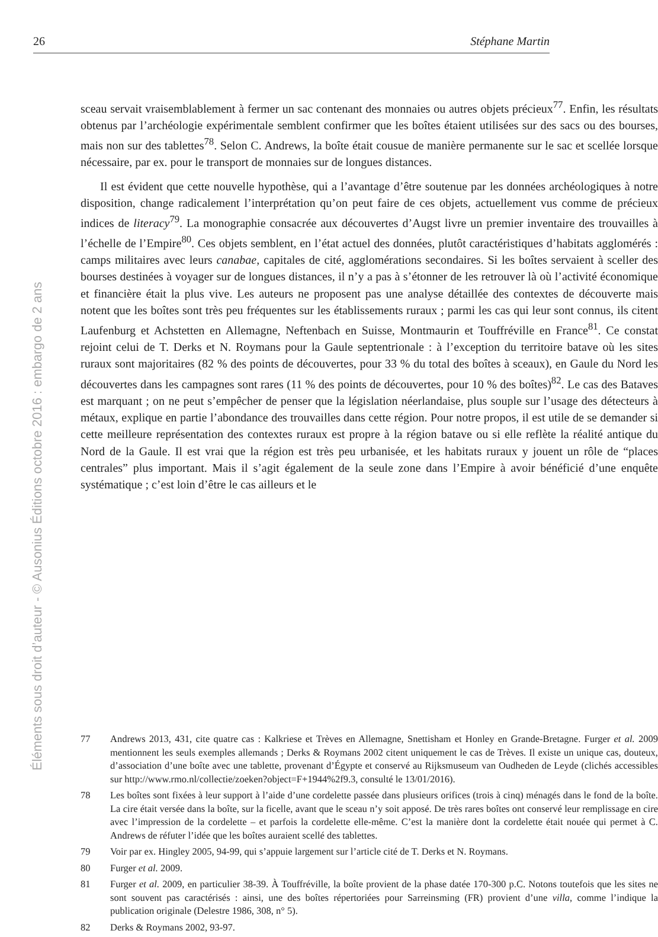26 Stéphane Martin
Éléments sous droit d’auteur - © Ausonius Éditions octobre 2016 : embargo de 2 ans
sceau servait vraisemblablement à fermer un sac contenant des monnaies ou autres objets précieux<sup>77</sup>. Enfin, les résultats obtenus par l’archéologie expérimentale semblent confirmer que les boîtes étaient utilisées sur des sacs ou des bourses, mais non sur des tablettes<sup>78</sup>. Selon C. Andrews, la boîte était cousue de manière permanente sur le sac et scellée lorsque nécessaire, par ex. pour le transport de monnaies sur de longues distances.
Il est évident que cette nouvelle hypothèse, qui a l’avantage d’être soutenue par les données archéologiques à notre disposition, change radicalement l’interprétation qu’on peut faire de ces objets, actuellement vus comme de précieux indices de literacy<sup>79</sup>. La monographie consacrée aux découvertes d’Augst livre un premier inventaire des trouvailles à l’échelle de l’Empire<sup>80</sup>. Ces objets semblent, en l’état actuel des données, plutôt caractéristiques d’habitats agglomérés : camps militaires avec leurs canabae, capitales de cité, agglomérations secondaires. Si les boîtes servaient à sceller des bourses destinées à voyager sur de longues distances, il n’y a pas à s’étonner de les retrouver là où l’activité économique et financière était la plus vive. Les auteurs ne proposent pas une analyse détaillée des contextes de découverte mais notent que les boîtes sont très peu fréquentes sur les établissements ruraux ; parmi les cas qui leur sont connus, ils citent Laufenburg et Achstetten en Allemagne, Neftenbach en Suisse, Montmaurin et Touffréville en France<sup>81</sup>. Ce constat rejoint celui de T. Derks et N. Roymans pour la Gaule septentrionale : à l’exception du territoire batave où les sites ruraux sont majoritaires (82 % des points de découvertes, pour 33 % du total des boîtes à sceaux), en Gaule du Nord les découvertes dans les campagnes sont rares (11 % des points de découvertes, pour 10 % des boîtes)<sup>82</sup>. Le cas des Bataves est marquant ; on ne peut s’empêcher de penser que la législation néerlandaise, plus souple sur l’usage des détecteurs à métaux, explique en partie l’abondance des trouvailles dans cette région. Pour notre propos, il est utile de se demander si cette meilleure représentation des contextes ruraux est propre à la région batave ou si elle reflète la réalité antique du Nord de la Gaule. Il est vrai que la région est très peu urbanisée, et les habitats ruraux y jouent un rôle de “places centrales” plus important. Mais il s’agit également de la seule zone dans l’Empire à avoir bénéficié d’une enquête systématique ; c’est loin d’être le cas ailleurs et le
77 Andrews 2013, 431, cite quatre cas : Kalkriese et Trèves en Allemagne, Snettisham et Honley en Grande-Bretagne. Furger et al. 2009 mentionnent les seuls exemples allemands ; Derks & Roymans 2002 citent uniquement le cas de Trèves. Il existe un unique cas, douteux, d’association d’une boîte avec une tablette, provenant d’Égypte et conservé au Rijksmuseum van Oudheden de Leyde (clichés accessibles sur http://www.rmo.nl/collectie/zoeken?object=F+1944%2f9.3, consulté le 13/01/2016).
78 Les boîtes sont fixées à leur support à l’aide d’une cordelette passée dans plusieurs orifices (trois à cinq) ménagés dans le fond de la boîte. La cire était versée dans la boîte, sur la ficelle, avant que le sceau n’y soit apposé. De très rares boîtes ont conservé leur remplissage en cire avec l’impression de la cordelette – et parfois la cordelette elle-même. C’est la manière dont la cordelette était nouée qui permet à C. Andrews de réfuter l’idée que les boîtes auraient scellé des tablettes.
79 Voir par ex. Hingley 2005, 94-99, qui s’appuie largement sur l’article cité de T. Derks et N. Roymans.
80 Furger et al. 2009.
81 Furger et al. 2009, en particulier 38-39. À Touffréville, la boîte provient de la phase datée 170-300 p.C. Notons toutefois que les sites ne sont souvent pas caractérisés : ainsi, une des boîtes répertoriées pour Sarreinsming (FR) provient d’une villa, comme l’indique la publication originale (Delestre 1986, 308, n° 5).
82 Derks & Roymans 2002, 93-97.